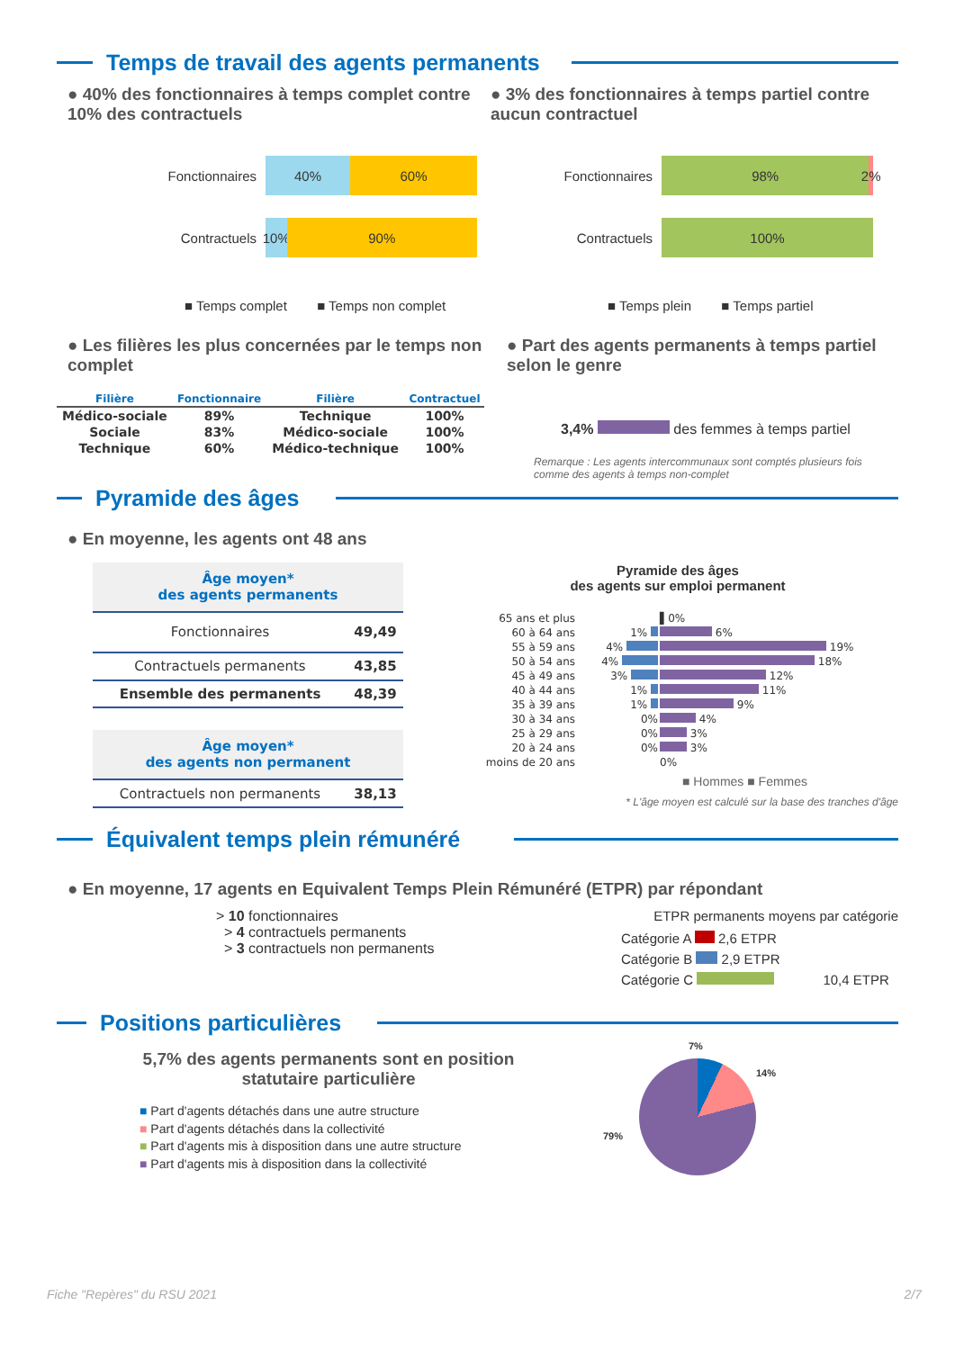Temps de travail des agents permanents
● 40% des fonctionnaires à temps complet contre 10% des contractuels
Fonctionnaires
40% 60%
Contractuels
10% 90%
■ Temps complet ■ Temps non complet
● 3% des fonctionnaires à temps partiel contre aucun contractuel
Fonctionnaires
98% 2%
Contractuels
100%
■ Temps plein ■ Temps partiel
● Les filières les plus concernées par le temps non complet
| Filière | Fonctionnaire | Filière | Contractuel |
| --- | --- | --- | --- |
| Médico-sociale | 89% | Technique | 100% |
| Sociale | 83% | Médico-sociale | 100% |
| Technique | 60% | Médico-technique | 100% |
● Part des agents permanents à temps partiel selon le genre
3,4% des femmes à temps partiel
Remarque : Les agents intercommunaux sont comptés plusieurs fois comme des agents à temps non-complet
Pyramide des âges
● En moyenne, les agents ont 48 ans
| Âge moyen* des agents permanents | |
| --- | --- |
| Fonctionnaires | 49,49 |
| Contractuels permanents | 43,85 |
| Ensemble des permanents | 48,39 |
| Âge moyen* des agents non permanent | |
| Contractuels non permanents | 38,13 |
Pyramide des âges
des agents sur emploi permanent
| 65 ans et plus | | ▌0% |
| 60 à 64 ans | 1% | 6% |
| 55 à 59 ans | 4% | 19% |
| 50 à 54 ans | 4% | 18% |
| 45 à 49 ans | 3% | 12% |
| 40 à 44 ans | 1% | 11% |
| 35 à 39 ans | 1% | 9% |
| 30 à 34 ans | 0% | 4% |
| 25 à 29 ans | 0% | 3% |
| 20 à 24 ans | 0% | 3% |
| moins de 20 ans | | 0% |
■ Hommes ■ Femmes
* L'âge moyen est calculé sur la base des tranches d'âge
Équivalent temps plein rémunéré
● En moyenne, 17 agents en Equivalent Temps Plein Rémunéré (ETPR) par répondant
> 10 fonctionnaires
> 4 contractuels permanents
> 3 contractuels non permanents
ETPR permanents moyens par catégorie
Catégorie A 2,6 ETPR
Catégorie B 2,9 ETPR
Catégorie C 10,4 ETPR
Positions particulières
5,7% des agents permanents sont en position statutaire particulière
■ Part d'agents détachés dans une autre structure
■ Part d'agents détachés dans la collectivité
■ Part d'agents mis à disposition dans une autre structure
■ Part d'agents mis à disposition dans la collectivité
7%
14%
79%
Fiche "Repères" du RSU 2021 2/7